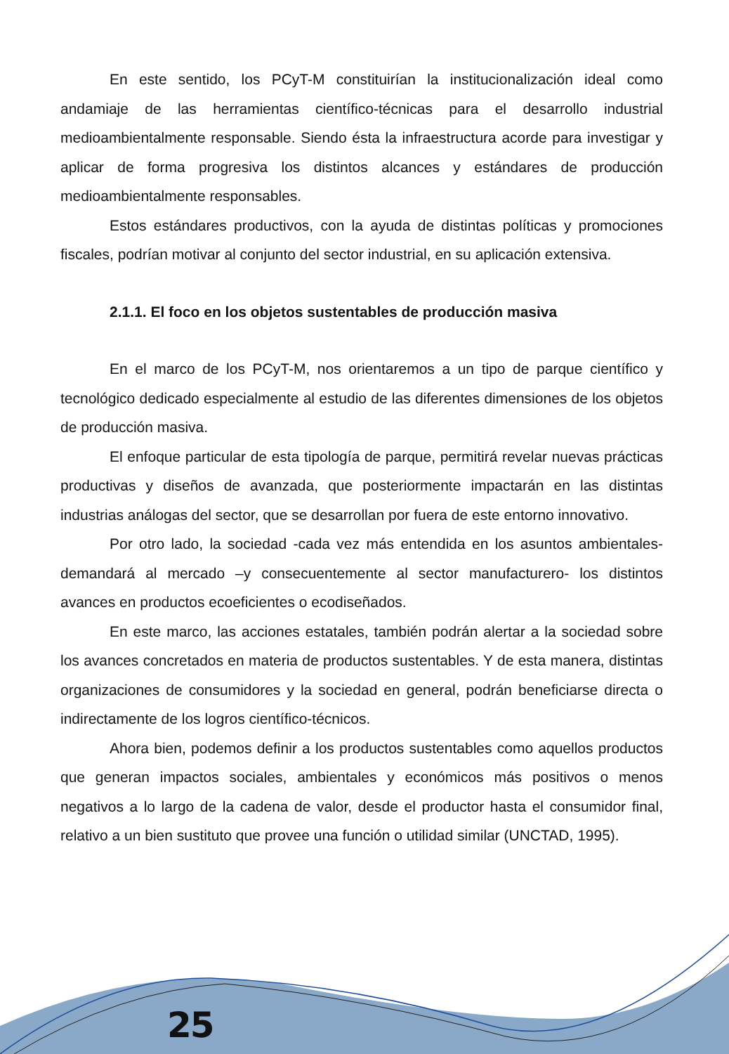En este sentido, los PCyT-M constituirían la institucionalización ideal como andamiaje de las herramientas científico-técnicas para el desarrollo industrial medioambientalmente responsable. Siendo ésta la infraestructura acorde para investigar y aplicar de forma progresiva los distintos alcances y estándares de producción medioambientalmente responsables.
Estos estándares productivos, con la ayuda de distintas políticas y promociones fiscales, podrían motivar al conjunto del sector industrial, en su aplicación extensiva.
2.1.1. El foco en los objetos sustentables de producción masiva
En el marco de los PCyT-M, nos orientaremos a un tipo de parque científico y tecnológico dedicado especialmente al estudio de las diferentes dimensiones de los objetos de producción masiva.
El enfoque particular de esta tipología de parque, permitirá revelar nuevas prácticas productivas y diseños de avanzada, que posteriormente impactarán en las distintas industrias análogas del sector, que se desarrollan por fuera de este entorno innovativo.
Por otro lado, la sociedad -cada vez más entendida en los asuntos ambientales- demandará al mercado –y consecuentemente al sector manufacturero- los distintos avances en productos ecoeficientes o ecodiseñados.
En este marco, las acciones estatales, también podrán alertar a la sociedad sobre los avances concretados en materia de productos sustentables. Y de esta manera, distintas organizaciones de consumidores y la sociedad en general, podrán beneficiarse directa o indirectamente de los logros científico-técnicos.
Ahora bien, podemos definir a los productos sustentables como aquellos productos que generan impactos sociales, ambientales y económicos más positivos o menos negativos a lo largo de la cadena de valor, desde el productor hasta el consumidor final, relativo a un bien sustituto que provee una función o utilidad similar (UNCTAD, 1995).
25